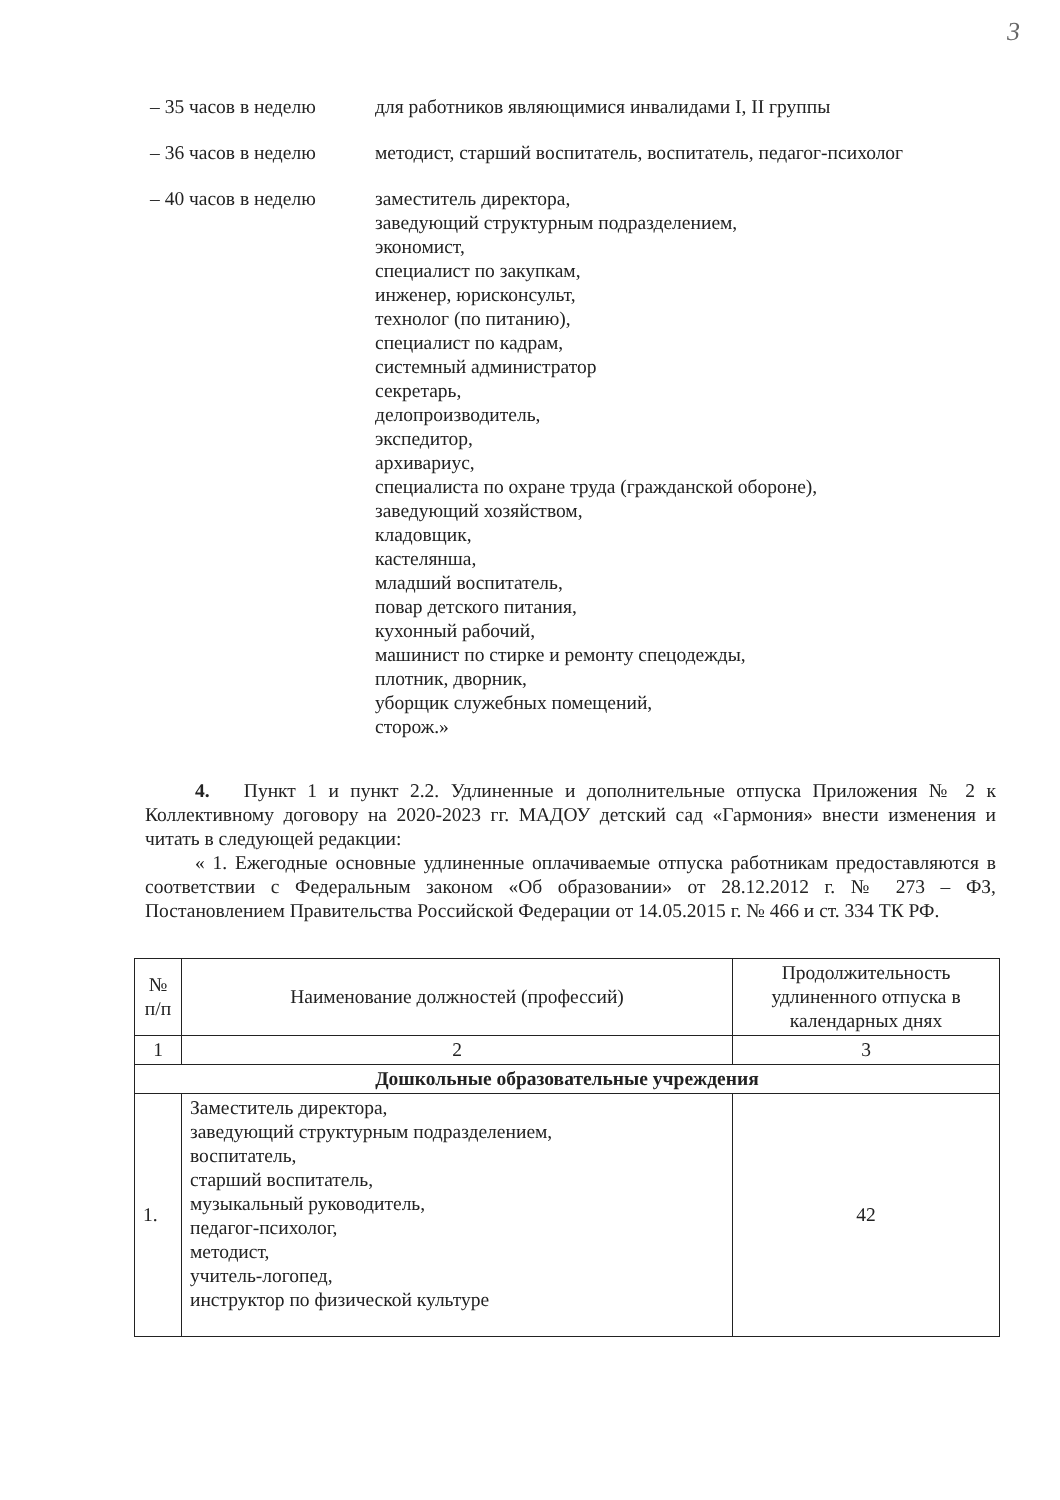3
– 35 часов в неделю для работников являющимися инвалидами I, II группы
– 36 часов в неделю методист, старший воспитатель, воспитатель, педагог-психолог
– 40 часов в неделю заместитель директора,
заведующий структурным подразделением,
экономист,
специалист по закупкам,
инженер, юрисконсульт,
технолог (по питанию),
специалист по кадрам,
системный администратор
секретарь,
делопроизводитель,
экспедитор,
архивариус,
специалиста по охране труда (гражданской обороне),
заведующий хозяйством,
кладовщик,
кастелянша,
младший воспитатель,
повар детского питания,
кухонный рабочий,
машинист по стирке и ремонту спецодежды,
плотник, дворник,
уборщик служебных помещений,
сторож.»
4. Пункт 1 и пункт 2.2. Удлиненные и дополнительные отпуска Приложения № 2 к Коллективному договору на 2020-2023 гг. МАДОУ детский сад «Гармония» внести изменения и читать в следующей редакции:
« 1. Ежегодные основные удлиненные оплачиваемые отпуска работникам предоставляются в соответствии с Федеральным законом «Об образовании» от 28.12.2012 г. № 273 – ФЗ, Постановлением Правительства Российской Федерации от 14.05.2015 г. № 466 и ст. 334 ТК РФ.
| № п/п | Наименование должностей (профессий) | Продолжительность удлиненного отпуска в календарных днях |
| --- | --- | --- |
| 1 | 2 | 3 |
| Дошкольные образовательные учреждения | | |
| 1. | Заместитель директора, заведующий структурным подразделением, воспитатель, старший воспитатель, музыкальный руководитель, педагог-психолог, методист, учитель-логопед, инструктор по физической культуре | 42 |